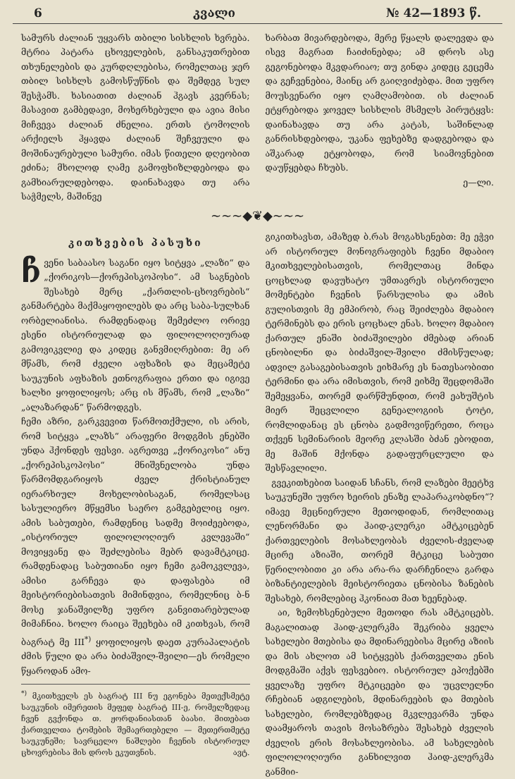6 კვალი № 42—1893 წ.
სამურს ძალიან უყვარს თბილი სისხლის ხვრება. მტრია პატარა ცხოველების, განსაკუთრებით თხუნელების და კურდღლებისა, რომელთაც ჯერ თბილ სისხლს გამოსწუწნის და შემდეგ სულ შესჭამს. ხასიათით ძალიან ჰგავს კვერნას; მასავით გამბედავი, მოხერხებული და ავია მისი მიჩვევა ძალიან ძნელია. ერთს ტომოლის არქიელს ჰყავდა ძალიან შეჩვეული და მოშინაურებული სამური. იმას წითელი დღეობით ეძინა; მხოლოდ ღამე გამოფხიზლდებოდა და გამხიარულდებოდა. დაინახავდა თუ არა საჭმელს, მაშინვე
ხარბათ მივარდებოდა, მერე წყალს დალევდა და ისევ მაგრათ ჩაიძინებდა; ამ დროს ასე გეგონებოდა მკვდარიაო; თუ გინდა კიდეც გეცემა და გეჩვენებია, მაინც არ გაიღვიძებდა. მით უფრო მოუსვენარი იყო ღამღამობით. ის ძალიან ეტყრებოდა ჯოველ სისხლის მსმელს პირუტყვს: დაინახავდა თუ არა კატას, საშინლად განრისხდებოდა, უკანა ფეხებზე დადგებოდა და აშკარად ეტყობოდა, რომ სიამოვნებით დაუწყებდა ჩხუბს.
ე—ლი.
~~~◆❦◆~~~
კითხვების პასუხი
ჩვენი საბაასო საგანი იყო სიტყვა „ლაზი“ და „ქორიკოს—ქორეპისკოპოსი“. ამ საგნების შესახებ მერც „ქართლის-ცხოვრების“ განმარტება მაქმაყოფილებს და არც საბა-სულხან ორბელიანისა. რამდენადაც შემეძლო ორივე ესენი ისტორიულად და ფილოლოღიურად გამოვიკვლიე და კიდეც განვმიღრებით: მე არ მწამს, რომ ძველი აფხაზის და მეცამეტე საუკუნის აფხაზის ეთნოგრაფია ერთი და იგივე ხალხი ყოფილიყოს; არც ის მწამს, რომ „ლაზი“ „ალაზარდან“ წარმოდგეს.
ჩემი აზრი, გარკვევით წარმოთქმული, ის არის, რომ სიტყვა „ლაზს“ არაფერი მოდგმის ენებში უნდა ჰქონდეს ფესვი. აგრეთვე „ქორიკოსი“ ანუ „ქორეპისკოპოსი“ მნიშვნელობა უნდა წარმომდგარიყოს ძველ ქრისტიანულ იერარხიულ მოხელობისაგან, რომელსაც სასულიერო მწყემსი საერო გამგებელიც იყო. ამის საბუთები, რამდენიც სადმე მოიძეებოდა, „ისტორიულ ფილოლოღიურ კვლევაში“ მოვიყვანე და შეძლებისა მებრ დავამტკიცე. რამდენადაც საბუთიანი იყო ჩემი გამოკვლევა, ამისი გარჩევა და დაფასება იმ მეისტორიებისათვის მიმინდვია, რომელნიც ბ-ნ მოსე ჯანაშვილზე უფრო განვითარებულად მიმაჩნია. ხოლო რაიცა შეეხება იმ კითხვას, რომ ბაგრატ მე III<sup>*)</sup> ყოფილიყოს დაეთ კურაპალატის ძმის წული და არა ბიძაშვილ-შვილი—ეს რომელი წყაროდან ამო-
<sup>*)</sup> მკითხველს ეს ბაგრატ III ნუ ეგონება მეთექსმეტე საუკუნის იმერეთის მეფედ ბაგრატ III-ე, რომელზედაც ჩვენ გვქონდა თ. ჟორდანიასთან ბაასი. მითებათ ქართველთა ტომების შემაერთებელი — მეთერთმეტე საუკუნეში; სავრცელო ნაშლები ჩვენის ისტორიულ ცხოვრებისა მის დროს ეკუთვნის. ავტ.
გიკითხავსთ, ამაზედ ბ.რას მოგახსენებთ: მე ეჭვი არ ისტორიულ მონოგრაფიებს ჩვენი მდაბიო მკითხველებისათვის, რომელთაც მინდა ცოცხლად დავუხატო უმთავრეს ისტორიული მომენტები ჩვენის წარსულისა და ამის გულისთვის მე ემპირობ, რაც შეიძლება მდაბიო ტერმინებს და ერის ცოცხალ ენას. ხოლო მდაბიო ქართულ ენაში ბიძაშვილები ძმებად არიან ცნობილნი და ბიძაშვილ-შვილი ძმისწულად; ადვილ გასაგებისათვის ეიხმარე ეს ნათესაობითი ტერმინი და არა იმისთვის, რომ ეიხმე შეცდომაში შემეყვანა, თორემ დარწმუნდით, რომ ეახუშტის მიერ შეცვლილი გენეალოგიის ტოტი, რომლიდანაც ეს ცნობა გადმოვიწერეთი, როცა თქვენ სემინარიის მეორე კლასში ბძან ებოდით, მე მაშინ მქონდა გადაფურცლული და შესწავლილი.
გვეკითხებით საიდან სჩანს, რომ ლაზები მეეტხვ საუკუნეში უფრო ხეირის ენაზე ლაპარაკობდნო“? იმავე მეცნიერული მეთოდიდან, რომლითაც ლენორმანი და ჰაიდ-კლერკი ამტკიცებენ ქართველების მოსახლეობას ძველის-ძველად მცირე აზიაში, თორემ მტკიცე საბუთი წერილობითი კი არა არა-რა დარჩენილა გარდა ბიზანტიელების მეისტორიეთა ცნობისა ზანების შესახებ, რომლებიც ჰკონიათ მათ ხეენებად.
აი, ზემოხსენებული მეთოდი რას ამტკიცებს. მაგალითად ჰაიდ-კლერკმა შეკრიბა ყველა სახელები მთებისა და მდინარეებისა მცირე აზიის და მის ახლოთ ამ სიტყვებს ქართველთა ენის მოდგმაში აქვს ფესვებიო. ისტორიულ ეპოქებში ყველაზე უფრო მტკიცეები და უცვლელნი რჩებიან ადგილების, მდინარეების და მთების სახელები, რომლებზედაც მკვლევარმა უნდა დაამყაროს თავის მოსაზრება შესახებ ძველის ძველის ერის მოსახლეობისა. ამ სახელების ფილოლოღიური განხილვით ჰაიდ-კლერკმა განმიი-